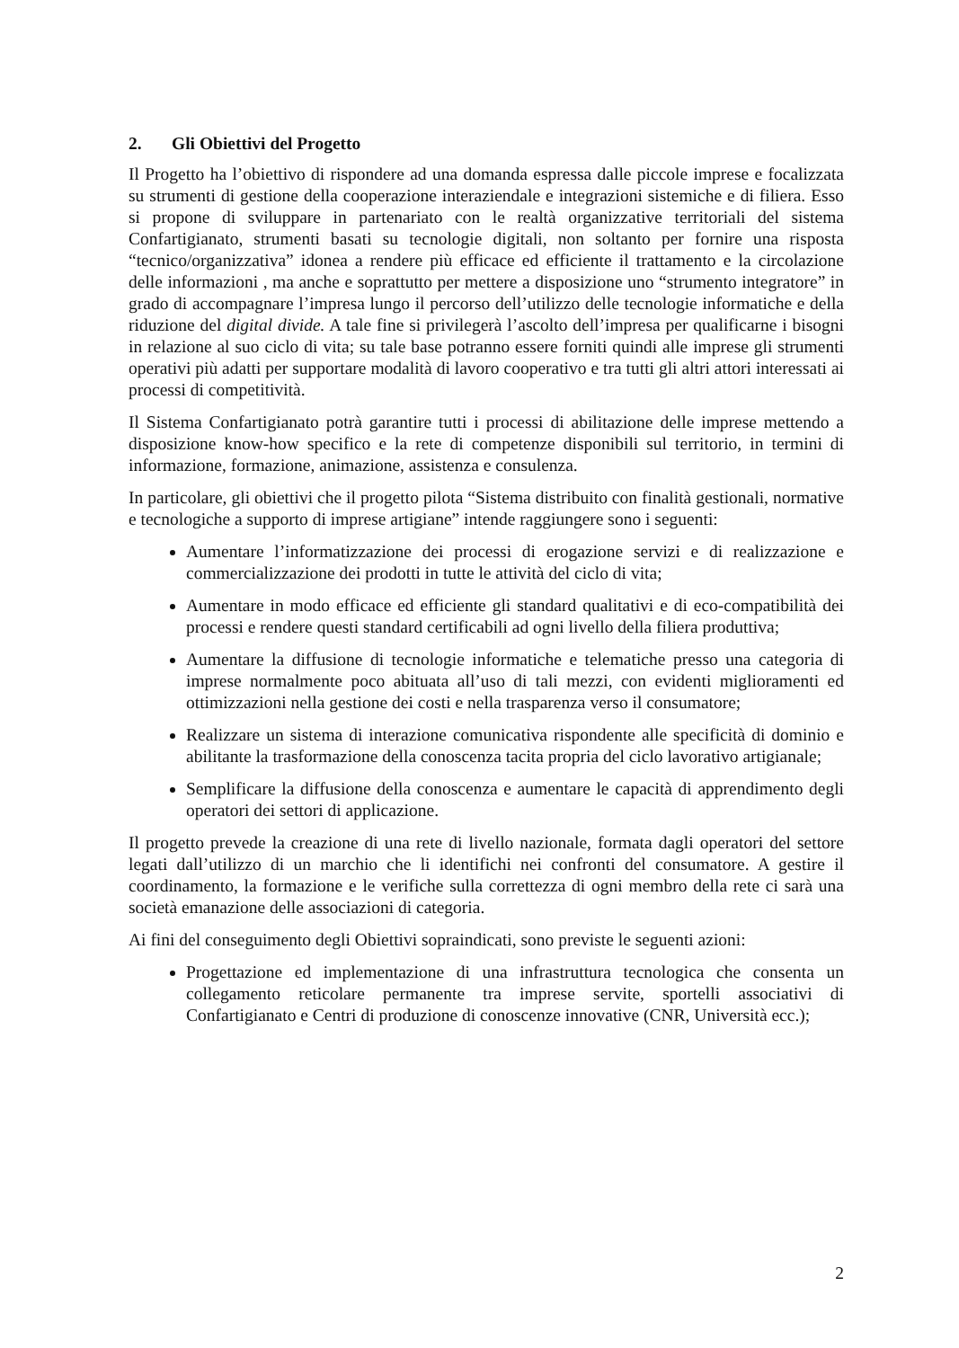2. Gli Obiettivi del Progetto
Il Progetto ha l’obiettivo di rispondere ad una domanda espressa dalle piccole imprese e focalizzata su strumenti di gestione della cooperazione interaziendale e integrazioni sistemiche e di filiera. Esso si propone di sviluppare in partenariato con le realtà organizzative territoriali del sistema Confartigianato, strumenti basati su tecnologie digitali, non soltanto per fornire una risposta “tecnico/organizzativa” idonea a rendere più efficace ed efficiente il trattamento e la circolazione delle informazioni , ma anche e soprattutto per mettere a disposizione uno “strumento integratore” in grado di accompagnare l’impresa lungo il percorso dell’utilizzo delle tecnologie informatiche e della riduzione del digital divide. A tale fine si privilegerà l’ascolto dell’impresa per qualificarne i bisogni in relazione al suo ciclo di vita; su tale base potranno essere forniti quindi alle imprese gli strumenti operativi più adatti per supportare modalità di lavoro cooperativo e tra tutti gli altri attori interessati ai processi di competitività.
Il Sistema Confartigianato potrà garantire tutti i processi di abilitazione delle imprese mettendo a disposizione know-how specifico e la rete di competenze disponibili sul territorio, in termini di informazione, formazione, animazione, assistenza e consulenza.
In particolare, gli obiettivi che il progetto pilota “Sistema distribuito con finalità gestionali, normative e tecnologiche a supporto di imprese artigiane” intende raggiungere sono i seguenti:
Aumentare l’informatizzazione dei processi di erogazione servizi e di realizzazione e commercializzazione dei prodotti in tutte le attività del ciclo di vita;
Aumentare in modo efficace ed efficiente gli standard qualitativi e di eco-compatibilità dei processi e rendere questi standard certificabili ad ogni livello della filiera produttiva;
Aumentare la diffusione di tecnologie informatiche e telematiche presso una categoria di imprese normalmente poco abituata all’uso di tali mezzi, con evidenti miglioramenti ed ottimizzazioni nella gestione dei costi e nella trasparenza verso il consumatore;
Realizzare un sistema di interazione comunicativa rispondente alle specificità di dominio e abilitante la trasformazione della conoscenza tacita propria del ciclo lavorativo artigianale;
Semplificare la diffusione della conoscenza e aumentare le capacità di apprendimento degli operatori dei settori di applicazione.
Il progetto prevede la creazione di una rete di livello nazionale, formata dagli operatori del settore legati dall’utilizzo di un marchio che li identifichi nei confronti del consumatore. A gestire il coordinamento, la formazione e le verifiche sulla correttezza di ogni membro della rete ci sarà una società emanazione delle associazioni di categoria.
Ai fini del conseguimento degli Obiettivi sopraindicati, sono previste le seguenti azioni:
Progettazione ed implementazione di una infrastruttura tecnologica che consenta un collegamento reticolare permanente tra imprese servite, sportelli associativi di Confartigianato e Centri di produzione di conoscenze innovative (CNR, Università ecc.);
2